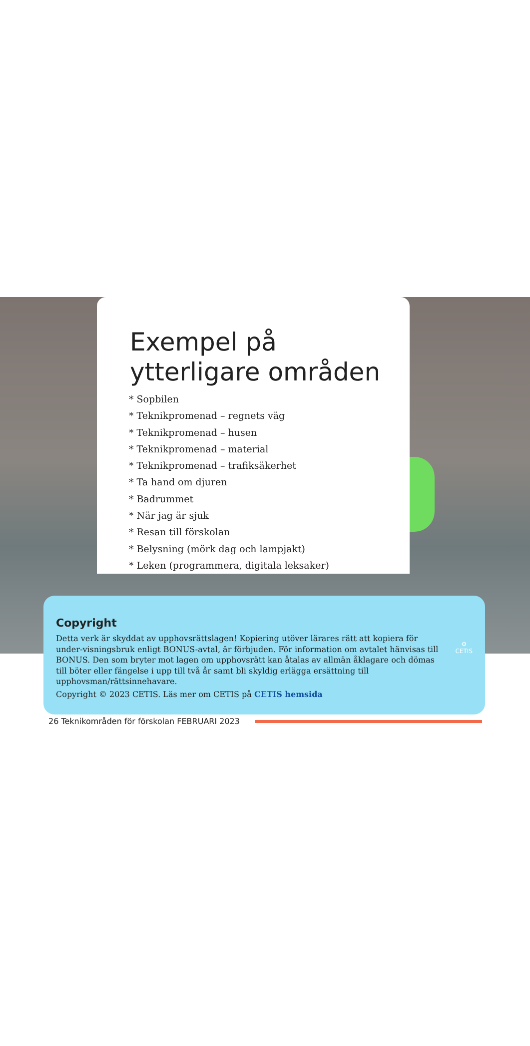Exempel på ytterligare områden
* Sopbilen
* Teknikpromenad – regnets väg
* Teknikpromenad – husen
* Teknikpromenad – material
* Teknikpromenad – trafiksäkerhet
* Ta hand om djuren
* Badrummet
* När jag är sjuk
* Resan till förskolan
* Belysning (mörk dag och lampjakt)
* Leken (programmera, digitala leksaker)
Copyright
Detta verk är skyddat av upphovsrättslagen! Kopiering utöver lärares rätt att kopiera för under-visningsbruk enligt BONUS-avtal, är förbjuden. För information om avtalet hänvisas till BONUS. Den som bryter mot lagen om upphovsrätt kan åtalas av allmän åklagare och dömas till böter eller fängelse i upp till två år samt bli skyldig erlägga ersättning till upphovsman/rättsinnehavare.
Copyright © 2023 CETIS. Läs mer om CETIS på CETIS hemsida
⚙
CETIS
26 Teknikområden för förskolan FEBRUARI 2023